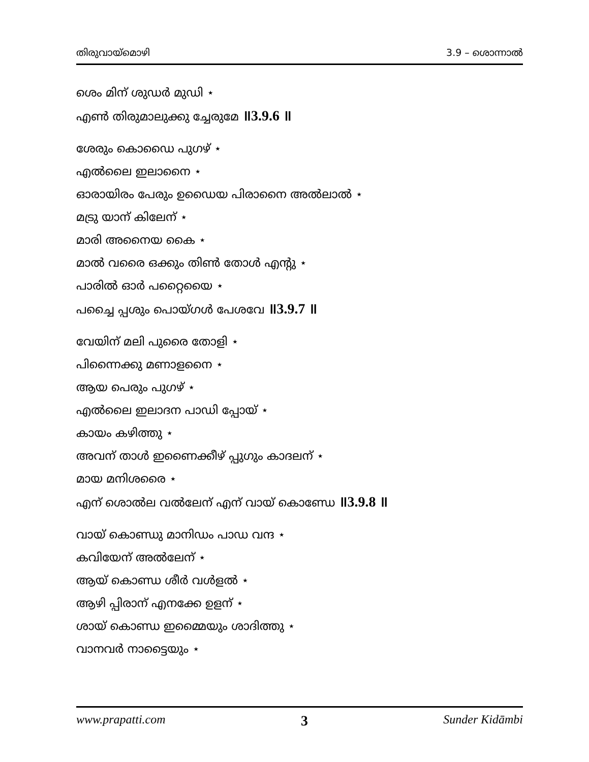തിരുവായ്മൊഴി 3.9 – ശൊന്നാൽ
ശെം മിന് ശുഡർ മുഡി ⋆
എൺ തിരുമാലുക്കു ച്ചേരുമേ ॥3.9.6 ॥
ശേരും കൊഡൈ പുഗഴ് ⋆
എൽലൈ ഇലാനൈ ⋆
ഓരായിരം പേരും ഉഡൈയ പിരാനൈ അൽലാൽ ⋆
മട്രു യാന് കിലേന് ⋆
മാരി അനൈയ കൈ ⋆
മാൽ വരൈ ഒക്കും തിൺ തോൾ എന്റു ⋆
പാരിൽ ഓർ പറ്റൈയൈ ⋆
പച്ചൈ പ്പശും പൊയ്ഗൾ പേശവേ ॥3.9.7 ॥
വേയിന് മലി പുരൈ തോളി ⋆
പിന്നൈക്കു മണാളനൈ ⋆
ആയ പെരും പുഗഴ് ⋆
എൽലൈ ഇലാദന പാഡി പ്പോയ് ⋆
കായം കഴിത്തു ⋆
അവന് താൾ ഇണൈക്കീഴ് പ്പുഗും കാദലന് ⋆
മായ മനിശരൈ ⋆
എന് ശൊൽല വൽലേന് എന് വായ് കൊണ്ഡേ ॥3.9.8 ॥
വായ് കൊണ്ഡു മാനിഡം പാഡ വന്ദ ⋆
കവിയേന് അൽലേന് ⋆
ആയ് കൊണ്ഡ ശീർ വൾളൽ ⋆
ആഴി പ്പിരാന് എനക്കേ ഉളന് ⋆
ശായ് കൊണ്ഡ ഇമ്മൈയും ശാദിത്തു ⋆
വാനവർ നാട്ടൈയും ⋆
www.prapatti.com 3 Sunder Kidāmbi